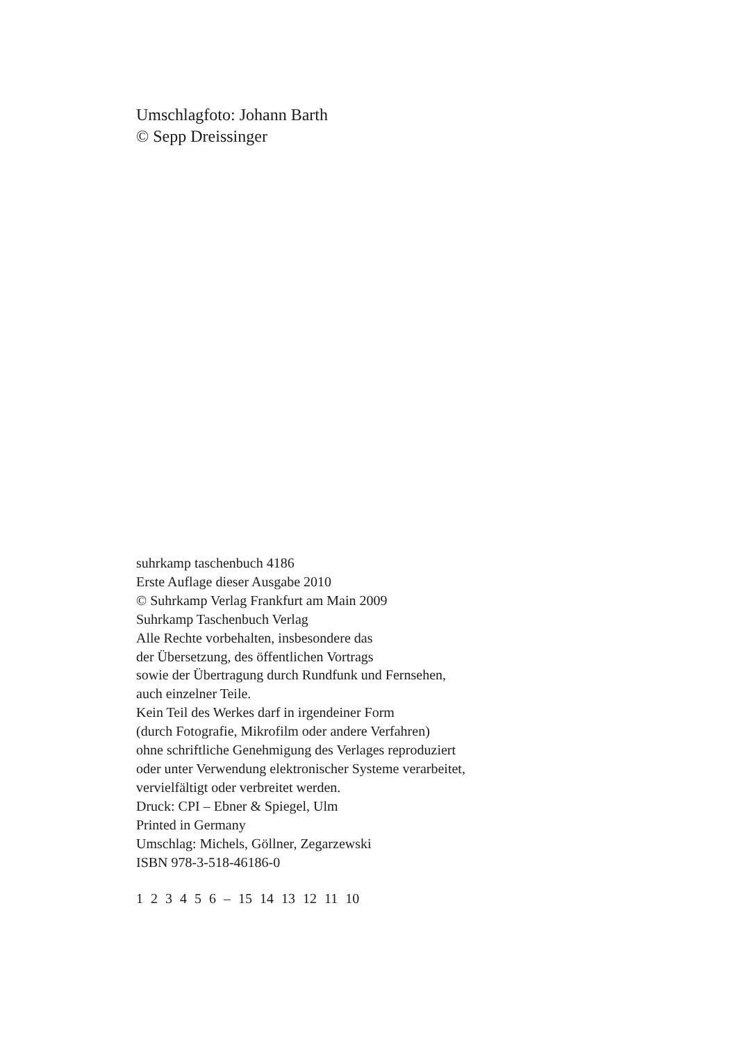Umschlagfoto: Johann Barth
© Sepp Dreissinger
suhrkamp taschenbuch 4186
Erste Auflage dieser Ausgabe 2010
© Suhrkamp Verlag Frankfurt am Main 2009
Suhrkamp Taschenbuch Verlag
Alle Rechte vorbehalten, insbesondere das
der Übersetzung, des öffentlichen Vortrags
sowie der Übertragung durch Rundfunk und Fernsehen,
auch einzelner Teile.
Kein Teil des Werkes darf in irgendeiner Form
(durch Fotografie, Mikrofilm oder andere Verfahren)
ohne schriftliche Genehmigung des Verlages reproduziert
oder unter Verwendung elektronischer Systeme verarbeitet,
vervielfältigt oder verbreitet werden.
Druck: CPI – Ebner & Spiegel, Ulm
Printed in Germany
Umschlag: Michels, Göllner, Zegarzewski
ISBN 978-3-518-46186-0
1 2 3 4 5 6 – 15 14 13 12 11 10